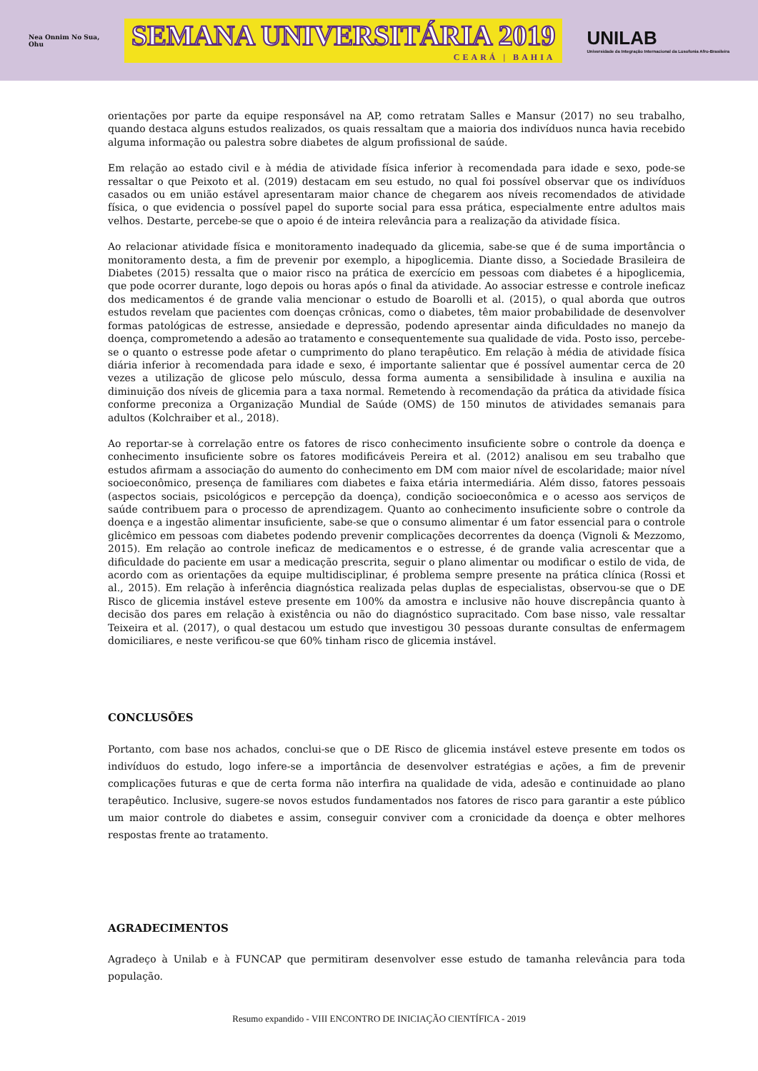Nea Onnim No Sua, Ohu
SEMANA UNIVERSITÁRIA 2019
CEARÁ | BAHIA
UNILAB
Universidade da Integração Internacional da Lusofonia Afro-Brasileira
orientações por parte da equipe responsável na AP, como retratam Salles e Mansur (2017) no seu trabalho, quando destaca alguns estudos realizados, os quais ressaltam que a maioria dos indivíduos nunca havia recebido alguma informação ou palestra sobre diabetes de algum profissional de saúde.
Em relação ao estado civil e à média de atividade física inferior à recomendada para idade e sexo, pode-se ressaltar o que Peixoto et al. (2019) destacam em seu estudo, no qual foi possível observar que os indivíduos casados ou em união estável apresentaram maior chance de chegarem aos níveis recomendados de atividade física, o que evidencia o possível papel do suporte social para essa prática, especialmente entre adultos mais velhos. Destarte, percebe-se que o apoio é de inteira relevância para a realização da atividade física.
Ao relacionar atividade física e monitoramento inadequado da glicemia, sabe-se que é de suma importância o monitoramento desta, a fim de prevenir por exemplo, a hipoglicemia. Diante disso, a Sociedade Brasileira de Diabetes (2015) ressalta que o maior risco na prática de exercício em pessoas com diabetes é a hipoglicemia, que pode ocorrer durante, logo depois ou horas após o final da atividade. Ao associar estresse e controle ineficaz dos medicamentos é de grande valia mencionar o estudo de Boarolli et al. (2015), o qual aborda que outros estudos revelam que pacientes com doenças crônicas, como o diabetes, têm maior probabilidade de desenvolver formas patológicas de estresse, ansiedade e depressão, podendo apresentar ainda dificuldades no manejo da doença, comprometendo a adesão ao tratamento e consequentemente sua qualidade de vida. Posto isso, percebe-se o quanto o estresse pode afetar o cumprimento do plano terapêutico. Em relação à média de atividade física diária inferior à recomendada para idade e sexo, é importante salientar que é possível aumentar cerca de 20 vezes a utilização de glicose pelo músculo, dessa forma aumenta a sensibilidade à insulina e auxilia na diminuição dos níveis de glicemia para a taxa normal. Remetendo à recomendação da prática da atividade física conforme preconiza a Organização Mundial de Saúde (OMS) de 150 minutos de atividades semanais para adultos (Kolchraiber et al., 2018).
Ao reportar-se à correlação entre os fatores de risco conhecimento insuficiente sobre o controle da doença e conhecimento insuficiente sobre os fatores modificáveis Pereira et al. (2012) analisou em seu trabalho que estudos afirmam a associação do aumento do conhecimento em DM com maior nível de escolaridade; maior nível socioeconômico, presença de familiares com diabetes e faixa etária intermediária. Além disso, fatores pessoais (aspectos sociais, psicológicos e percepção da doença), condição socioeconômica e o acesso aos serviços de saúde contribuem para o processo de aprendizagem. Quanto ao conhecimento insuficiente sobre o controle da doença e a ingestão alimentar insuficiente, sabe-se que o consumo alimentar é um fator essencial para o controle glicêmico em pessoas com diabetes podendo prevenir complicações decorrentes da doença (Vignoli & Mezzomo, 2015). Em relação ao controle ineficaz de medicamentos e o estresse, é de grande valia acrescentar que a dificuldade do paciente em usar a medicação prescrita, seguir o plano alimentar ou modificar o estilo de vida, de acordo com as orientações da equipe multidisciplinar, é problema sempre presente na prática clínica (Rossi et al., 2015). Em relação à inferência diagnóstica realizada pelas duplas de especialistas, observou-se que o DE Risco de glicemia instável esteve presente em 100% da amostra e inclusive não houve discrepância quanto à decisão dos pares em relação à existência ou não do diagnóstico supracitado. Com base nisso, vale ressaltar Teixeira et al. (2017), o qual destacou um estudo que investigou 30 pessoas durante consultas de enfermagem domiciliares, e neste verificou-se que 60% tinham risco de glicemia instável.
CONCLUSÕES
Portanto, com base nos achados, conclui-se que o DE Risco de glicemia instável esteve presente em todos os indivíduos do estudo, logo infere-se a importância de desenvolver estratégias e ações, a fim de prevenir complicações futuras e que de certa forma não interfira na qualidade de vida, adesão e continuidade ao plano terapêutico. Inclusive, sugere-se novos estudos fundamentados nos fatores de risco para garantir a este público um maior controle do diabetes e assim, conseguir conviver com a cronicidade da doença e obter melhores respostas frente ao tratamento.
AGRADECIMENTOS
Agradeço à Unilab e à FUNCAP que permitiram desenvolver esse estudo de tamanha relevância para toda população.
Resumo expandido - VIII ENCONTRO DE INICIAÇÃO CIENTÍFICA - 2019